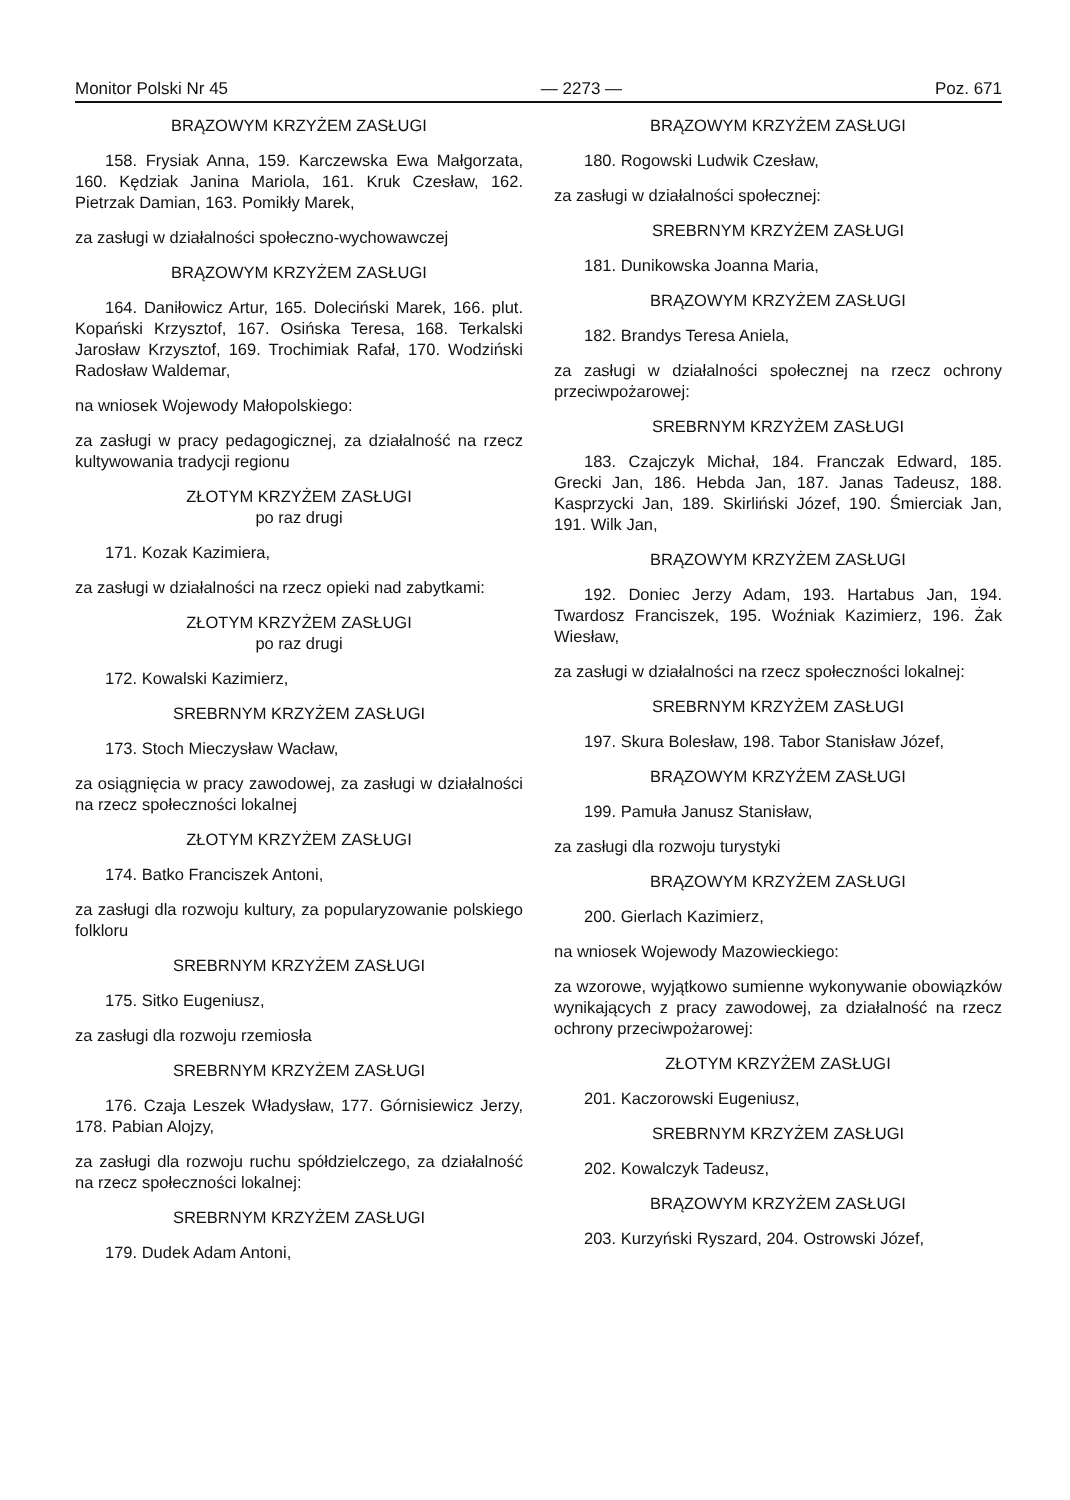Monitor Polski Nr 45 — 2273 — Poz. 671
BRĄZOWYM KRZYŻEM ZASŁUGI
158. Frysiak Anna, 159. Karczewska Ewa Małgorzata, 160. Kędziak Janina Mariola, 161. Kruk Czesław, 162. Pietrzak Damian, 163. Pomikły Marek,
za zasługi w działalności społeczno-wychowawczej
BRĄZOWYM KRZYŻEM ZASŁUGI
164. Daniłowicz Artur, 165. Doleciński Marek, 166. plut. Kopański Krzysztof, 167. Osińska Teresa, 168. Terkalski Jarosław Krzysztof, 169. Trochimiak Rafał, 170. Wodziński Radosław Waldemar,
na wniosek Wojewody Małopolskiego:
za zasługi w pracy pedagogicznej, za działalność na rzecz kultywowania tradycji regionu
ZŁOTYM KRZYŻEM ZASŁUGI
po raz drugi
171. Kozak Kazimiera,
za zasługi w działalności na rzecz opieki nad zabytkami:
ZŁOTYM KRZYŻEM ZASŁUGI
po raz drugi
172. Kowalski Kazimierz,
SREBRNYM KRZYŻEM ZASŁUGI
173. Stoch Mieczysław Wacław,
za osiągnięcia w pracy zawodowej, za zasługi w działalności na rzecz społeczności lokalnej
ZŁOTYM KRZYŻEM ZASŁUGI
174. Batko Franciszek Antoni,
za zasługi dla rozwoju kultury, za popularyzowanie polskiego folkloru
SREBRNYM KRZYŻEM ZASŁUGI
175. Sitko Eugeniusz,
za zasługi dla rozwoju rzemiosła
SREBRNYM KRZYŻEM ZASŁUGI
176. Czaja Leszek Władysław, 177. Górnisiewicz Jerzy, 178. Pabian Alojzy,
za zasługi dla rozwoju ruchu spółdzielczego, za działalność na rzecz społeczności lokalnej:
SREBRNYM KRZYŻEM ZASŁUGI
179. Dudek Adam Antoni,
BRĄZOWYM KRZYŻEM ZASŁUGI
180. Rogowski Ludwik Czesław,
za zasługi w działalności społecznej:
SREBRNYM KRZYŻEM ZASŁUGI
181. Dunikowska Joanna Maria,
BRĄZOWYM KRZYŻEM ZASŁUGI
182. Brandys Teresa Aniela,
za zasługi w działalności społecznej na rzecz ochrony przeciwpożarowej:
SREBRNYM KRZYŻEM ZASŁUGI
183. Czajczyk Michał, 184. Franczak Edward, 185. Grecki Jan, 186. Hebda Jan, 187. Janas Tadeusz, 188. Kasprzycki Jan, 189. Skirliński Józef, 190. Śmierciak Jan, 191. Wilk Jan,
BRĄZOWYM KRZYŻEM ZASŁUGI
192. Doniec Jerzy Adam, 193. Hartabus Jan, 194. Twardosz Franciszek, 195. Woźniak Kazimierz, 196. Żak Wiesław,
za zasługi w działalności na rzecz społeczności lokalnej:
SREBRNYM KRZYŻEM ZASŁUGI
197. Skura Bolesław, 198. Tabor Stanisław Józef,
BRĄZOWYM KRZYŻEM ZASŁUGI
199. Pamuła Janusz Stanisław,
za zasługi dla rozwoju turystyki
BRĄZOWYM KRZYŻEM ZASŁUGI
200. Gierlach Kazimierz,
na wniosek Wojewody Mazowieckiego:
za wzorowe, wyjątkowo sumienne wykonywanie obowiązków wynikających z pracy zawodowej, za działalność na rzecz ochrony przeciwpożarowej:
ZŁOTYM KRZYŻEM ZASŁUGI
201. Kaczorowski Eugeniusz,
SREBRNYM KRZYŻEM ZASŁUGI
202. Kowalczyk Tadeusz,
BRĄZOWYM KRZYŻEM ZASŁUGI
203. Kurzyński Ryszard, 204. Ostrowski Józef,